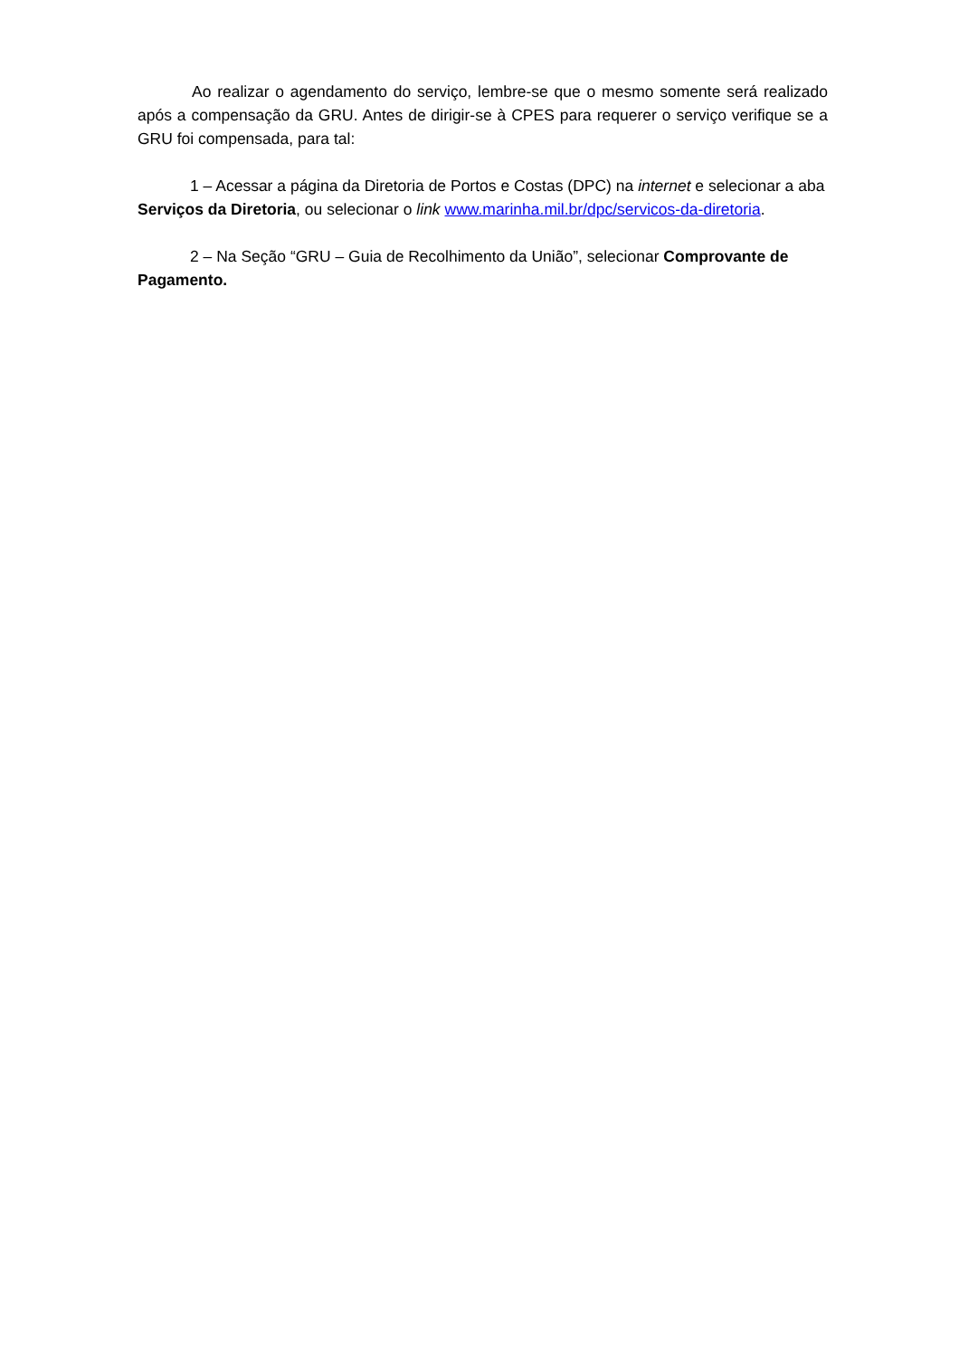Ao realizar o agendamento do serviço, lembre-se que o mesmo somente será realizado após a compensação da GRU. Antes de dirigir-se à CPES para requerer o serviço verifique se a GRU foi compensada, para tal:
1 – Acessar a página da Diretoria de Portos e Costas (DPC) na internet e selecionar a aba Serviços da Diretoria, ou selecionar o link www.marinha.mil.br/dpc/servicos-da-diretoria.
2 – Na Seção “GRU – Guia de Recolhimento da União”, selecionar Comprovante de Pagamento.